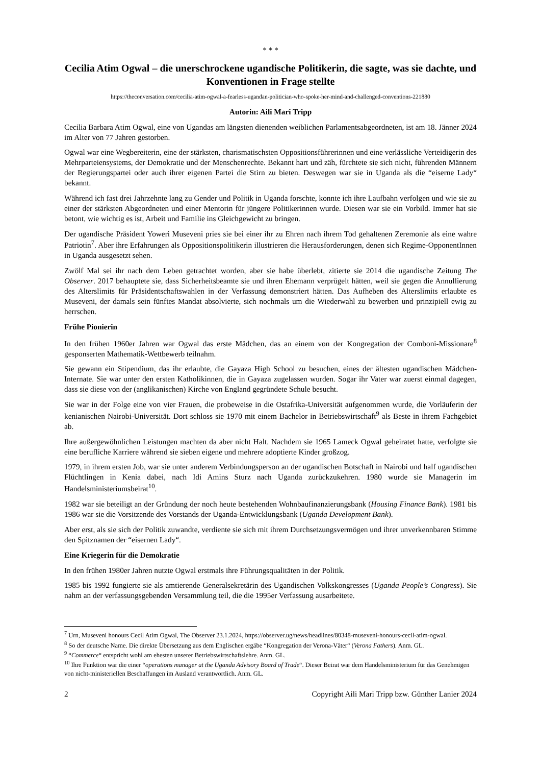* * *
Cecilia Atim Ogwal – die unerschrockene ugandische Politikerin, die sagte, was sie dachte, und Konventionen in Frage stellte
https://theconversation.com/cecilia-atim-ogwal-a-fearless-ugandan-politician-who-spoke-her-mind-and-challenged-conventions-221880
Autorin: Aili Mari Tripp
Cecilia Barbara Atim Ogwal, eine von Ugandas am längsten dienenden weiblichen Parlamentsabgeordneten, ist am 18. Jänner 2024 im Alter von 77 Jahren gestorben.
Ogwal war eine Wegbereiterin, eine der stärksten, charismatischsten Oppositionsführerinnen und eine verlässliche Verteidigerin des Mehrparteiensystems, der Demokratie und der Menschenrechte. Bekannt hart und zäh, fürchtete sie sich nicht, führenden Männern der Regierungspartei oder auch ihrer eigenen Partei die Stirn zu bieten. Deswegen war sie in Uganda als die “eiserne Lady“ bekannt.
Während ich fast drei Jahrzehnte lang zu Gender und Politik in Uganda forschte, konnte ich ihre Laufbahn verfolgen und wie sie zu einer der stärksten Abgeordneten und einer Mentorin für jüngere Politikerinnen wurde. Diesen war sie ein Vorbild. Immer hat sie betont, wie wichtig es ist, Arbeit und Familie ins Gleichgewicht zu bringen.
Der ugandische Präsident Yoweri Museveni pries sie bei einer ihr zu Ehren nach ihrem Tod gehaltenen Zeremonie als eine wahre Patriotin<sup>7</sup>. Aber ihre Erfahrungen als Oppositionspolitikerin illustrieren die Herausforderungen, denen sich Regime-OpponentInnen in Uganda ausgesetzt sehen.
Zwölf Mal sei ihr nach dem Leben getrachtet worden, aber sie habe überlebt, zitierte sie 2014 die ugandische Zeitung The Observer. 2017 behauptete sie, dass Sicherheitsbeamte sie und ihren Ehemann verprügelt hätten, weil sie gegen die Annullierung des Alterslimits für Präsidentschaftswahlen in der Verfassung demonstriert hätten. Das Aufheben des Alterslimits erlaubte es Museveni, der damals sein fünftes Mandat absolvierte, sich nochmals um die Wiederwahl zu bewerben und prinzipiell ewig zu herrschen.
Frühe Pionierin
In den frühen 1960er Jahren war Ogwal das erste Mädchen, das an einem von der Kongregation der Comboni-Missionare<sup>8</sup> gesponserten Mathematik-Wettbewerb teilnahm.
Sie gewann ein Stipendium, das ihr erlaubte, die Gayaza High School zu besuchen, eines der ältesten ugandischen Mädchen-Internate. Sie war unter den ersten Katholikinnen, die in Gayaza zugelassen wurden. Sogar ihr Vater war zuerst einmal dagegen, dass sie diese von der (anglikanischen) Kirche von England gegründete Schule besucht.
Sie war in der Folge eine von vier Frauen, die probeweise in die Ostafrika-Universität aufgenommen wurde, die Vorläuferin der kenianischen Nairobi-Universität. Dort schloss sie 1970 mit einem Bachelor in Betriebswirtschaft<sup>9</sup> als Beste in ihrem Fachgebiet ab.
Ihre außergewöhnlichen Leistungen machten da aber nicht Halt. Nachdem sie 1965 Lameck Ogwal geheiratet hatte, verfolgte sie eine berufliche Karriere während sie sieben eigene und mehrere adoptierte Kinder großzog.
1979, in ihrem ersten Job, war sie unter anderem Verbindungsperson an der ugandischen Botschaft in Nairobi und half ugandischen Flüchtlingen in Kenia dabei, nach Idi Amins Sturz nach Uganda zurückzukehren. 1980 wurde sie Managerin im Handelsministeriumsbeirat<sup>10</sup>.
1982 war sie beteiligt an der Gründung der noch heute bestehenden Wohnbaufinanzierungsbank (Housing Finance Bank). 1981 bis 1986 war sie die Vorsitzende des Vorstands der Uganda-Entwicklungsbank (Uganda Development Bank).
Aber erst, als sie sich der Politik zuwandte, verdiente sie sich mit ihrem Durchsetzungsvermögen und ihrer unverkennbaren Stimme den Spitznamen der “eisernen Lady“.
Eine Kriegerin für die Demokratie
In den frühen 1980er Jahren nutzte Ogwal erstmals ihre Führungsqualitäten in der Politik.
1985 bis 1992 fungierte sie als amtierende Generalsekretärin des Ugandischen Volkskongresses (Uganda People’s Congress). Sie nahm an der verfassungsgebenden Versammlung teil, die die 1995er Verfassung ausarbeitete.
<sup>7</sup> Urn, Museveni honours Cecil Atim Ogwal, The Observer 23.1.2024, https://observer.ug/news/headlines/80348-museveni-honours-cecil-atim-ogwal.
<sup>8</sup> So der deutsche Name. Die direkte Übersetzung aus dem Englischen ergäbe “Kongregation der Verona-Väter“ (Verona Fathers). Anm. GL.
<sup>9</sup> “Commerce“ entspricht wohl am ehesten unserer Betriebswirtschaftslehre. Anm. GL.
<sup>10</sup> Ihre Funktion war die einer “operations manager at the Uganda Advisory Board of Trade“. Dieser Beirat war dem Handelsministerium für das Genehmigen von nicht-ministeriellen Beschaffungen im Ausland verantwortlich. Anm. GL.
2 Copyright Aili Mari Tripp bzw. Günther Lanier 2024